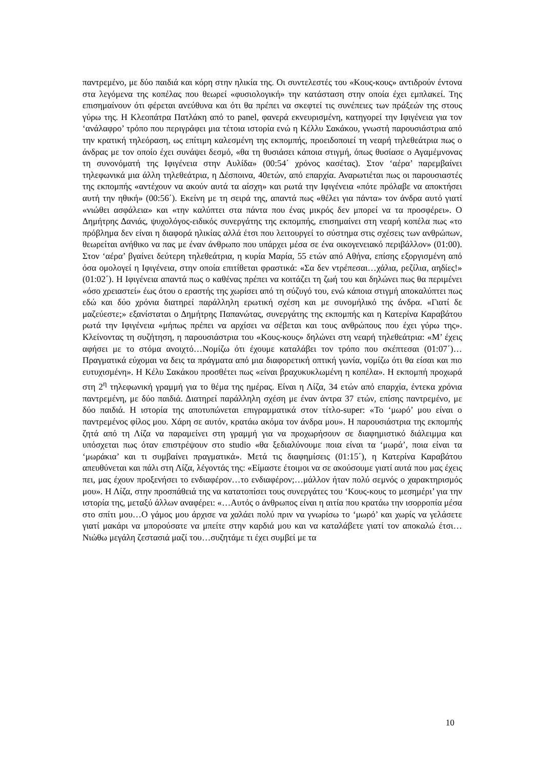παντρεμένο, με δύο παιδιά και κόρη στην ηλικία της. Οι συντελεστές του «Κους-κους» αντιδρούν έντονα στα λεγόμενα της κοπέλας που θεωρεί «φυσιολογική» την κατάσταση στην οποία έχει εμπλακεί. Της επισημαίνουν ότι φέρεται ανεύθυνα και ότι θα πρέπει να σκεφτεί τις συνέπειες των πράξεών της στους γύρω της. Η Κλεοπάτρα Πατλάκη από το panel, φανερά εκνευρισμένη, κατηγορεί την Ιφιγένεια για τον ‘ανάλαφρο’ τρόπο που περιγράφει μια τέτοια ιστορία ενώ η Κέλλυ Σακάκου, γνωστή παρουσιάστρια από την κρατική τηλεόραση, ως επίτιμη καλεσμένη της εκπομπής, προειδοποιεί τη νεαρή τηλεθεάτρια πως ο άνδρας με τον οποίο έχει συνάψει δεσμό, «θα τη θυσιάσει κάποια στιγμή, όπως θυσίασε ο Αγαμέμνονας τη συνονόματή της Ιφιγένεια στην Αυλίδα» (00:54΄ χρόνος κασέτας). Στον ‘αέρα’ παρεμβαίνει τηλεφωνικά μια άλλη τηλεθεάτρια, η Δέσποινα, 40ετών, από επαρχία. Αναρωτιέται πως οι παρουσιαστές της εκπομπής «αντέχουν να ακούν αυτά τα αίσχη» και ρωτά την Ιφιγένεια «πότε πρόλαβε να αποκτήσει αυτή την ηθική» (00:56΄). Εκείνη με τη σειρά της, απαντά πως «θέλει για πάντα» τον άνδρα αυτό γιατί «νιώθει ασφάλεια» και «την καλύπτει στα πάντα που ένας μικρός δεν μπορεί να τα προσφέρει». Ο Δημήτρης Δανιάς, ψυχολόγος-ειδικός συνεργάτης της εκπομπής, επισημαίνει στη νεαρή κοπέλα πως «το πρόβλημα δεν είναι η διαφορά ηλικίας αλλά έτσι που λειτουργεί το σύστημα στις σχέσεις των ανθρώπων, θεωρείται ανήθικο να πας με έναν άνθρωπο που υπάρχει μέσα σε ένα οικογενειακό περιβάλλον» (01:00). Στον ‘αέρα’ βγαίνει δεύτερη τηλεθεάτρια, η κυρία Μαρία, 55 ετών από Αθήνα, επίσης εξοργισμένη από όσα ομολογεί η Ιφιγένεια, στην οποία επιτίθεται φραστικά: «Σα δεν ντρέπεσαι…χάλια, ρεζίλια, αηδίες!» (01:02΄). Η Ιφιγένεια απαντά πως ο καθένας πρέπει να κοιτάζει τη ζωή του και δηλώνει πως θα περιμένει «όσο χρειαστεί» έως ότου ο εραστής της χωρίσει από τη σύζυγό του, ενώ κάποια στιγμή αποκαλύπτει πως εδώ και δύο χρόνια διατηρεί παράλληλη ερωτική σχέση και με συνομήλικό της άνδρα. «Γιατί δε μαζεύεστε;» εξανίσταται ο Δημήτρης Παπανώτας, συνεργάτης της εκπομπής και η Κατερίνα Καραβάτου ρωτά την Ιφιγένεια «μήπως πρέπει να αρχίσει να σέβεται και τους ανθρώπους που έχει γύρω της». Κλείνοντας τη συζήτηση, η παρουσιάστρια του «Κους-κους» δηλώνει στη νεαρή τηλεθεάτρια: «Μ’ έχεις αφήσει με το στόμα ανοιχτό…Νομίζω ότι έχουμε καταλάβει τον τρόπο που σκέπτεσαι (01:07΄)…Πραγματικά εύχομαι να δεις τα πράγματα από μια διαφορετική οπτική γωνία, νομίζω ότι θα είσαι και πιο ευτυχισμένη». Η Κέλυ Σακάκου προσθέτει πως «είναι βραχυκυκλωμένη η κοπέλα». Η εκπομπή προχωρά στη 2<sup>η</sup> τηλεφωνική γραμμή για το θέμα της ημέρας. Είναι η Λίζα, 34 ετών από επαρχία, έντεκα χρόνια παντρεμένη, με δύο παιδιά. Διατηρεί παράλληλη σχέση με έναν άντρα 37 ετών, επίσης παντρεμένο, με δύο παιδιά. Η ιστορία της αποτυπώνεται επιγραμματικά στον τίτλο-super: «Το ‘μωρό’ μου είναι ο παντρεμένος φίλος μου. Χάρη σε αυτόν, κρατάω ακόμα τον άνδρα μου». Η παρουσιάστρια της εκπομπής ζητά από τη Λίζα να παραμείνει στη γραμμή για να προχωρήσουν σε διαφημιστικό διάλειμμα και υπόσχεται πως όταν επιστρέψουν στο studio «θα ξεδιαλύνουμε ποια είναι τα ‘μωρά’, ποια είναι τα ‘μωράκια’ και τι συμβαίνει πραγματικά». Μετά τις διαφημίσεις (01:15΄), η Κατερίνα Καραβάτου απευθύνεται και πάλι στη Λίζα, λέγοντάς της: «Είμαστε έτοιμοι να σε ακούσουμε γιατί αυτά που μας έχεις πει, μας έχουν προξενήσει το ενδιαφέρον…το ενδιαφέρον;…μάλλον ήταν πολύ σεμνός ο χαρακτηρισμός μου». Η Λίζα, στην προσπάθειά της να κατατοπίσει τους συνεργάτες του ‘Κους-κους το μεσημέρι’ για την ιστορία της, μεταξύ άλλων αναφέρει: «…Αυτός ο άνθρωπος είναι η αιτία που κρατάω την ισορροπία μέσα στο σπίτι μου…Ο γάμος μου άρχισε να χαλάει πολύ πριν να γνωρίσω το ‘μωρό’ και χωρίς να γελάσετε γιατί μακάρι να μπορούσατε να μπείτε στην καρδιά μου και να καταλάβετε γιατί τον αποκαλώ έτσι…Νιώθω μεγάλη ζεστασιά μαζί του…συζητάμε τι έχει συμβεί με τα
10